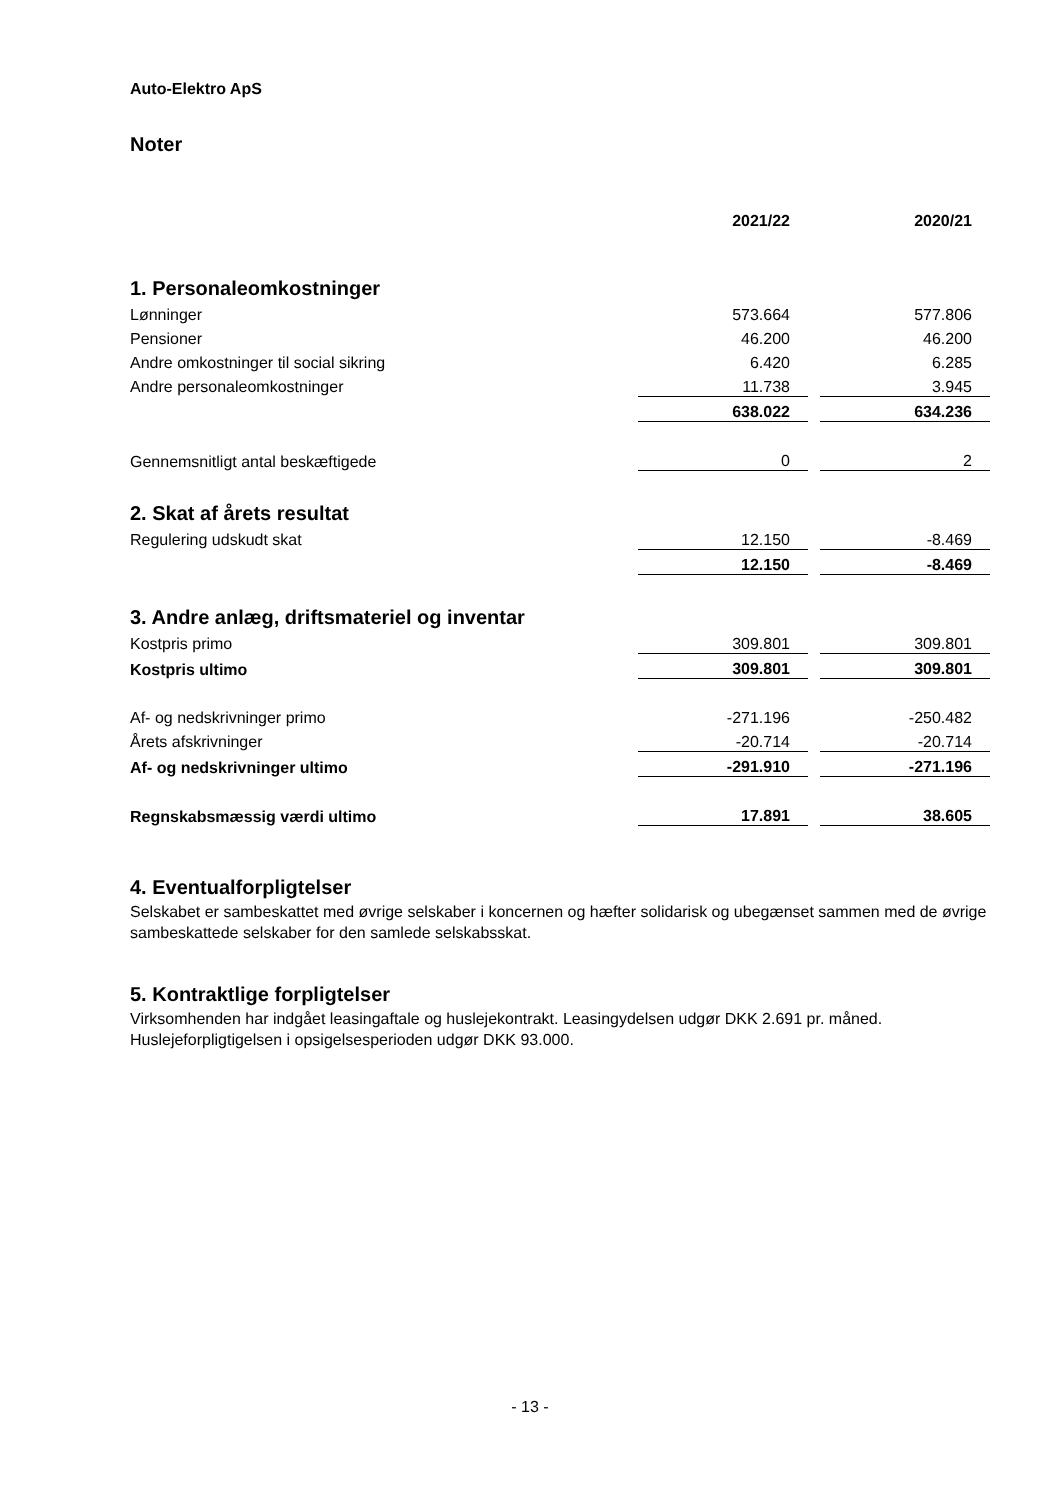Auto-Elektro ApS
Noter
| | 2021/22 | | 2020/21 |
| 1. Personaleomkostninger | | | |
| Lønninger | 573.664 | | 577.806 |
| Pensioner | 46.200 | | 46.200 |
| Andre omkostninger til social sikring | 6.420 | | 6.285 |
| Andre personaleomkostninger | 11.738 | | 3.945 |
| | 638.022 | | 634.236 |
| Gennemsnitligt antal beskæftigede | 0 | | 2 |
| 2. Skat af årets resultat | | | |
| Regulering udskudt skat | 12.150 | | -8.469 |
| | 12.150 | | -8.469 |
| 3. Andre anlæg, driftsmateriel og inventar | | | |
| Kostpris primo | 309.801 | | 309.801 |
| Kostpris ultimo | 309.801 | | 309.801 |
| Af- og nedskrivninger primo | -271.196 | | -250.482 |
| Årets afskrivninger | -20.714 | | -20.714 |
| Af- og nedskrivninger ultimo | -291.910 | | -271.196 |
| Regnskabsmæssig værdi ultimo | 17.891 | | 38.605 |
4. Eventualforpligtelser
Selskabet er sambeskattet med øvrige selskaber i koncernen og hæfter solidarisk og ubegænset sammen med de øvrige sambeskattede selskaber for den samlede selskabsskat.
5. Kontraktlige forpligtelser
Virksomhenden har indgået leasingaftale og huslejekontrakt. Leasingydelsen udgør DKK 2.691 pr. måned. Huslejeforpligtigelsen i opsigelsesperioden udgør DKK 93.000.
- 13 -